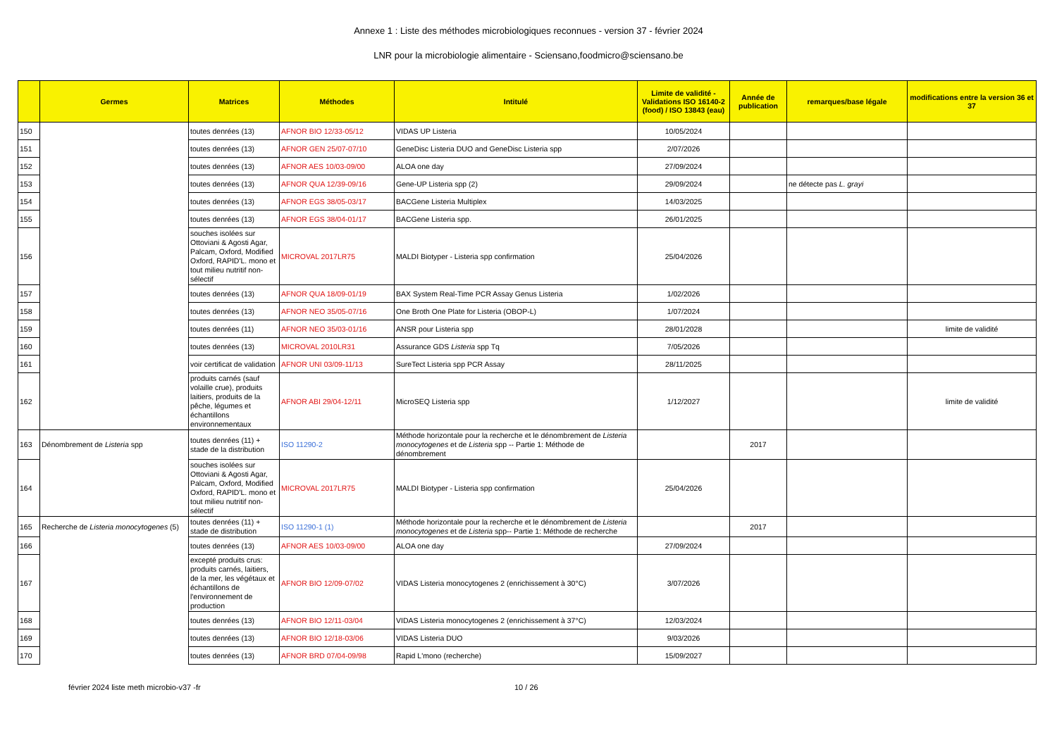Annexe 1 : Liste des méthodes microbiologiques reconnues - version 37 - février 2024
LNR pour la microbiologie alimentaire - Sciensano,foodmicro@sciensano.be
| | Germes | Matrices | Méthodes | Intitulé | Limite de validité - Validations ISO 16140-2 (food) / ISO 13843 (eau) | Année de publication | remarques/base légale | modifications entre la version 36 et 37 |
| --- | --- | --- | --- | --- | --- | --- | --- | --- |
| 150 | | toutes denrées (13) | AFNOR BIO 12/33-05/12 | VIDAS UP Listeria | 10/05/2024 | | | |
| 151 | | toutes denrées (13) | AFNOR GEN 25/07-07/10 | GeneDisc Listeria DUO and GeneDisc Listeria spp | 2/07/2026 | | | |
| 152 | | toutes denrées (13) | AFNOR AES 10/03-09/00 | ALOA one day | 27/09/2024 | | | |
| 153 | | toutes denrées (13) | AFNOR QUA 12/39-09/16 | Gene-UP Listeria spp (2) | 29/09/2024 | | ne détecte pas L. grayi | |
| 154 | | toutes denrées (13) | AFNOR EGS 38/05-03/17 | BACGene Listeria Multiplex | 14/03/2025 | | | |
| 155 | | toutes denrées (13) | AFNOR EGS 38/04-01/17 | BACGene Listeria spp. | 26/01/2025 | | | |
| 156 | | souches isolées sur Ottoviani & Agosti Agar, Palcam, Oxford, Modified Oxford, RAPID'L. mono et tout milieu nutritif non-sélectif | MICROVAL 2017LR75 | MALDI Biotyper - Listeria spp confirmation | 25/04/2026 | | | |
| 157 | | toutes denrées (13) | AFNOR QUA 18/09-01/19 | BAX System Real-Time PCR Assay Genus Listeria | 1/02/2026 | | | |
| 158 | | toutes denrées (13) | AFNOR NEO 35/05-07/16 | One Broth One Plate for Listeria (OBOP-L) | 1/07/2024 | | | |
| 159 | | toutes denrées (11) | AFNOR NEO 35/03-01/16 | ANSR pour Listeria spp | 28/01/2028 | | | limite de validité |
| 160 | | toutes denrées (13) | MICROVAL 2010LR31 | Assurance GDS Listeria spp Tq | 7/05/2026 | | | |
| 161 | | voir certificat de validation | AFNOR UNI 03/09-11/13 | SureTect Listeria spp PCR Assay | 28/11/2025 | | | |
| 162 | | produits carnés (sauf volaille crue), produits laitiers, produits de la pêche, légumes et échantillons environnementaux | AFNOR ABI 29/04-12/11 | MicroSEQ Listeria spp | 1/12/2027 | | | limite de validité |
| 163 | Dénombrement de Listeria spp | toutes denrées (11) + stade de la distribution | ISO 11290-2 | Méthode horizontale pour la recherche et le dénombrement de Listeria monocytogenes et de Listeria spp -- Partie 1: Méthode de dénombrement | | 2017 | | |
| 164 | | souches isolées sur Ottoviani & Agosti Agar, Palcam, Oxford, Modified Oxford, RAPID'L. mono et tout milieu nutritif non-sélectif | MICROVAL 2017LR75 | MALDI Biotyper - Listeria spp confirmation | 25/04/2026 | | | |
| 165 | Recherche de Listeria monocytogenes (5) | toutes denrées (11) + stade de distribution | ISO 11290-1 (1) | Méthode horizontale pour la recherche et le dénombrement de Listeria monocytogenes et de Listeria spp-- Partie 1: Méthode de recherche | | 2017 | | |
| 166 | | toutes denrées (13) | AFNOR AES 10/03-09/00 | ALOA one day | 27/09/2024 | | | |
| 167 | | excepté produits crus: produits carnés, laitiers, de la mer, les végétaux et échantillons de l'environnement de production | AFNOR BIO 12/09-07/02 | VIDAS Listeria monocytogenes 2 (enrichissement à 30°C) | 3/07/2026 | | | |
| 168 | | toutes denrées (13) | AFNOR BIO 12/11-03/04 | VIDAS Listeria monocytogenes 2 (enrichissement à 37°C) | 12/03/2024 | | | |
| 169 | | toutes denrées (13) | AFNOR BIO 12/18-03/06 | VIDAS Listeria DUO | 9/03/2026 | | | |
| 170 | | toutes denrées (13) | AFNOR BRD 07/04-09/98 | Rapid L'mono (recherche) | 15/09/2027 | | | |
février 2024 liste meth microbio-v37 -fr 10 / 26